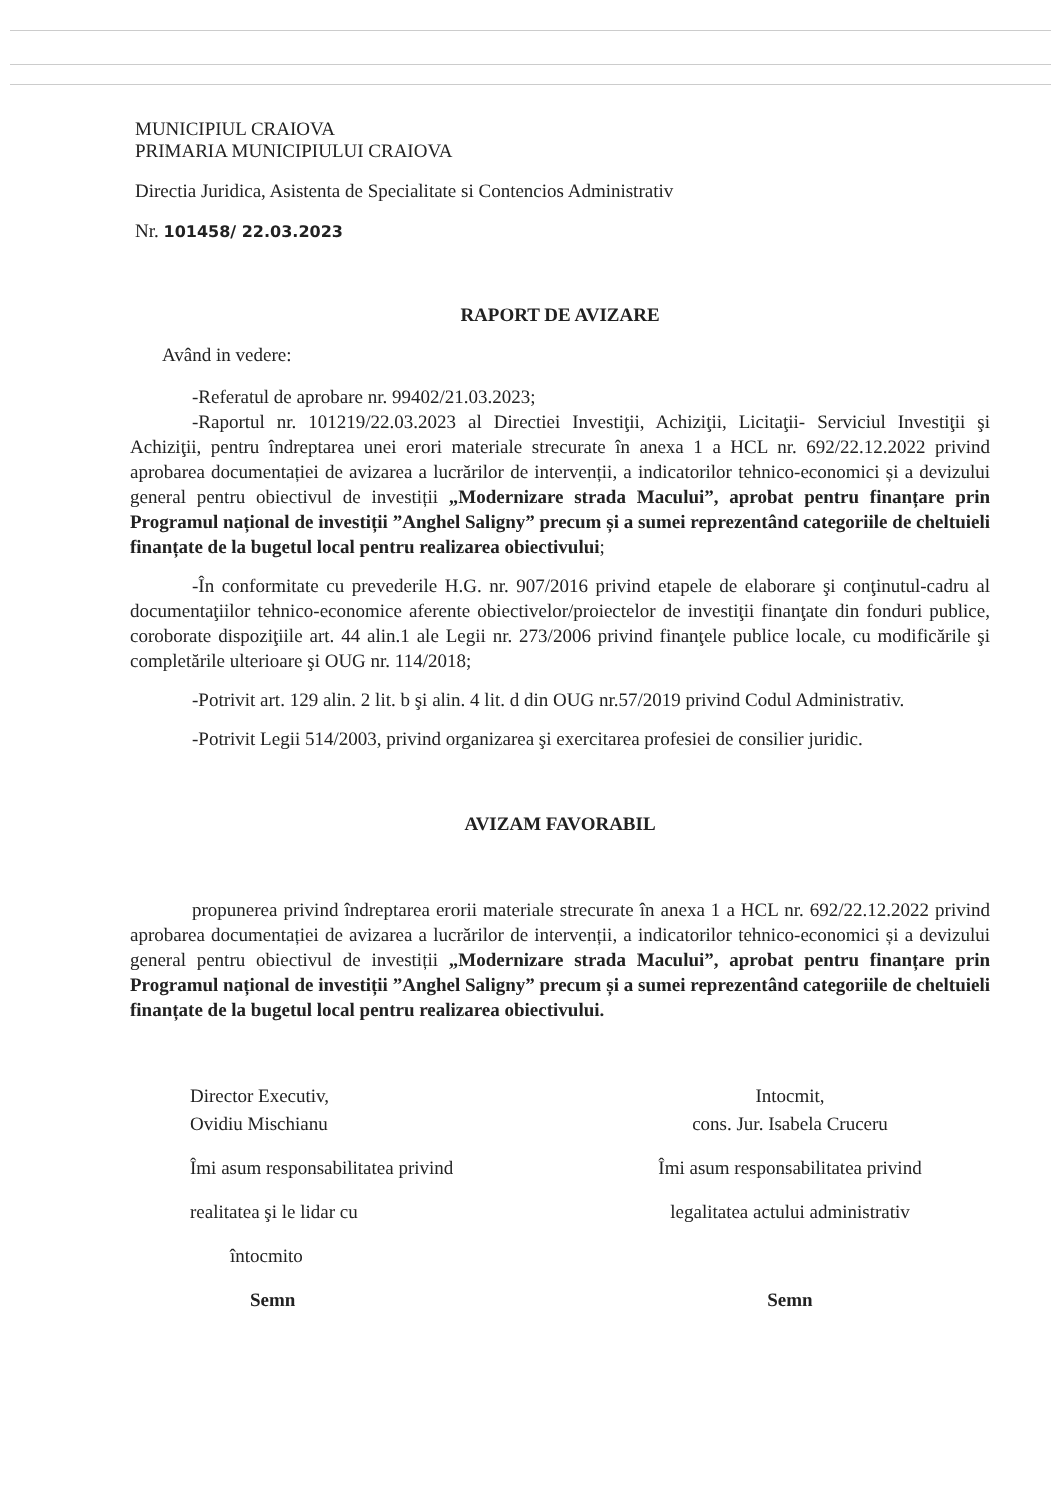MUNICIPIUL CRAIOVA
PRIMARIA MUNICIPIULUI CRAIOVA
Directia Juridica, Asistenta de Specialitate si Contencios Administrativ
Nr. 101458/ 22.03.2023
RAPORT DE AVIZARE
Având in vedere:
-Referatul de aprobare nr. 99402/21.03.2023;
-Raportul nr. 101219/22.03.2023 al Directiei Investiţii, Achiziţii, Licitaţii- Serviciul Investiţii şi Achiziţii, pentru îndreptarea unei erori materiale strecurate în anexa 1 a HCL nr. 692/22.12.2022 privind aprobarea documentației de avizarea a lucrărilor de intervenții, a indicatorilor tehnico-economici și a devizului general pentru obiectivul de investiții „Modernizare strada Macului”, aprobat pentru finanțare prin Programul național de investiții ”Anghel Saligny” precum și a sumei reprezentând categoriile de cheltuieli finanțate de la bugetul local pentru realizarea obiectivului;
-În conformitate cu prevederile H.G. nr. 907/2016 privind etapele de elaborare şi conţinutul-cadru al documentaţiilor tehnico-economice aferente obiectivelor/proiectelor de investiţii finanţate din fonduri publice, coroborate dispoziţiile art. 44 alin.1 ale Legii nr. 273/2006 privind finanţele publice locale, cu modificările şi completările ulterioare şi OUG nr. 114/2018;
-Potrivit art. 129 alin. 2 lit. b şi alin. 4 lit. d din OUG nr.57/2019 privind Codul Administrativ.
-Potrivit Legii 514/2003, privind organizarea şi exercitarea profesiei de consilier juridic.
AVIZAM FAVORABIL
propunerea privind îndreptarea erorii materiale strecurate în anexa 1 a HCL nr. 692/22.12.2022 privind aprobarea documentației de avizarea a lucrărilor de intervenții, a indicatorilor tehnico-economici și a devizului general pentru obiectivul de investiții „Modernizare strada Macului”, aprobat pentru finanțare prin Programul național de investiții ”Anghel Saligny” precum și a sumei reprezentând categoriile de cheltuieli finanțate de la bugetul local pentru realizarea obiectivului.
Director Executiv,
Ovidiu Mischianu
Îmi asum responsabilitatea privind
realitatea şi le lidar cu
întocmito
Semn
Intocmit,
cons. Jur. Isabela Cruceru
Îmi asum responsabilitatea privind
legalitatea actului administrativ
Semn